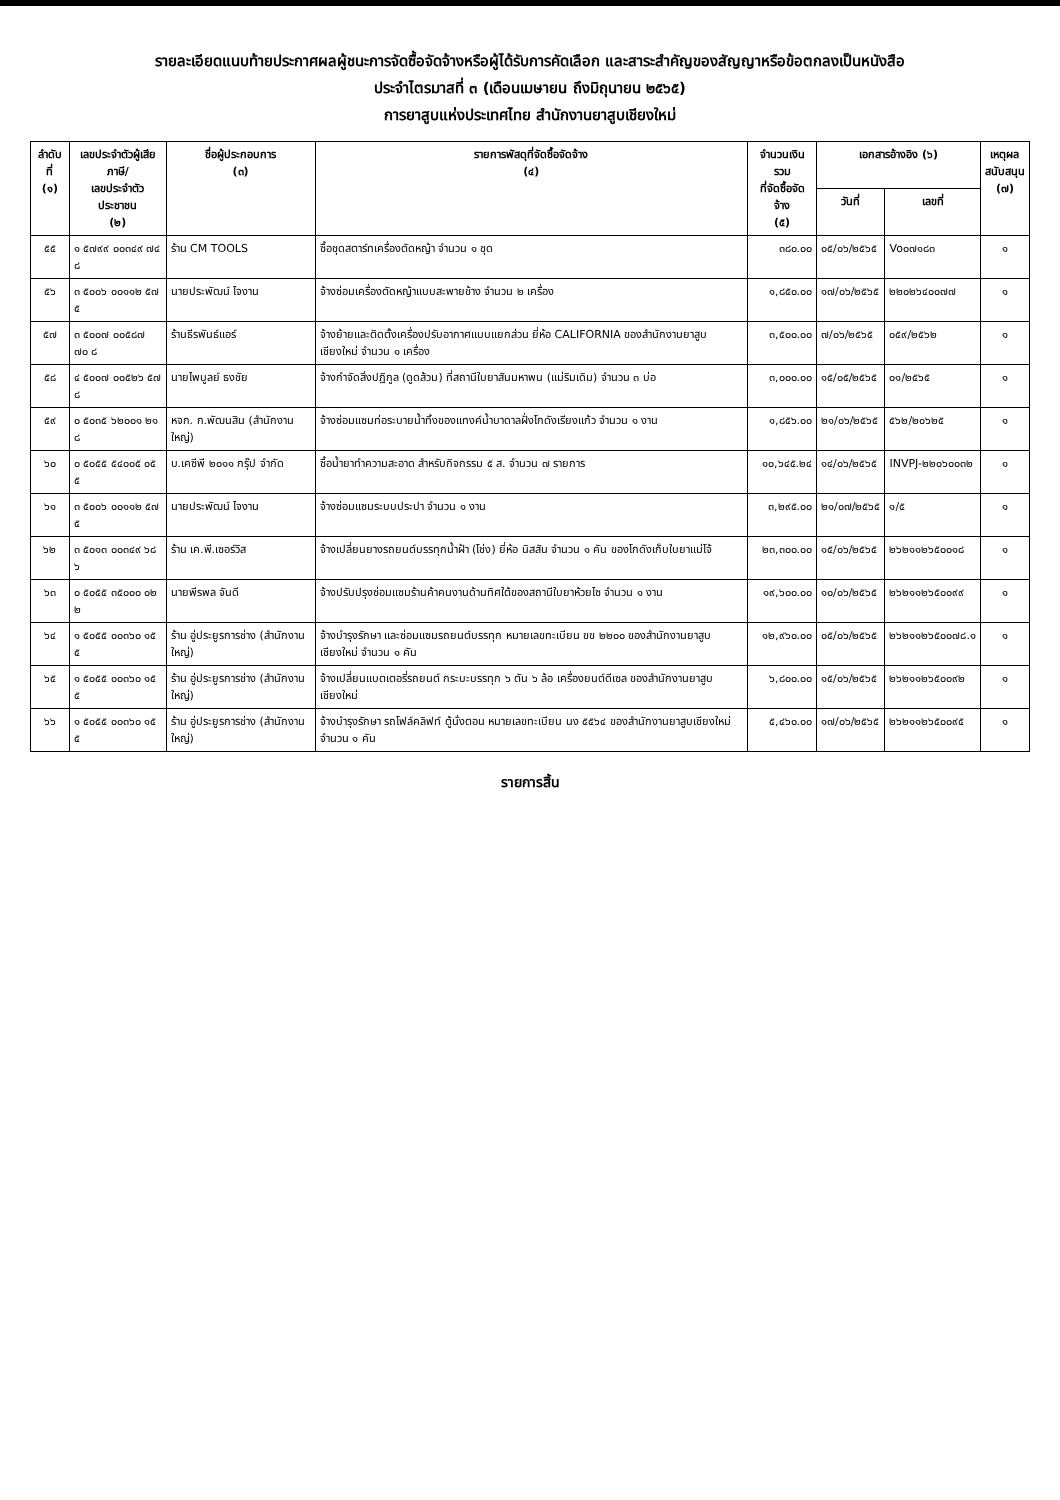รายละเอียดแนบท้ายประกาศผลผู้ชนะการจัดซื้อจัดจ้างหรือผู้ได้รับการคัดเลือก และสาระสำคัญของสัญญาหรือข้อตกลงเป็นหนังสือ
ประจำไตรมาสที่ ๓ (เดือนเมษายน ถึงมิถุนายน ๒๕๖๕)
การยาสูบแห่งประเทศไทย สำนักงานยาสูบเชียงใหม่
| ลำดับที่ (๑) | เลขประจำตัวผู้เสียภาษี/ เลขประจำตัวประชาชน (๒) | ชื่อผู้ประกอบการ (๓) | รายการพัสดุที่จัดซื้อจัดจ้าง (๔) | จำนวนเงินรวม ที่จัดซื้อจัดจ้าง (๕) | เอกสารอ้างอิง (๖) | | เหตุผล สนับสนุน (๗) |
| --- | --- | --- | --- | --- | --- | --- | --- |
| | | | | | วันที่ | เลขที่ | |
| ๕๕ | ๑ ๕๗๙๙ ๐๐๓๔๙ ๗๔ ๘ | ร้าน CM TOOLS | ซื้อชุดสตาร์ทเครื่องตัดหญ้า จำนวน ๑ ชุด | ๓๘๐.๐๐ | ๐๕/๐๖/๒๕๖๕ | Vo๐๗๑๘๓ | ๑ |
| ๕๖ | ๓ ๕๐๐๖ ๐๐๑๑๒ ๕๗ ๕ | นายประพัฒน์ ไจงาน | จ้างซ่อมเครื่องตัดหญ้าแบบสะพายข้าง จำนวน ๒ เครื่อง | ๑,๘๕๐.๐๐ | ๑๗/๐๖/๒๕๖๕ | ๒๒๐๒๖๔๐๐๗๗ | ๑ |
| ๕๗ | ๓ ๕๐๐๗ ๐๐๕๘๗ ๗๐ ๘ | ร้านธีรพันธ์แอร์ | จ้างย้ายและติดตั้งเครื่องปรับอากาศแบบแยกส่วน ยี่ห้อ CALIFORNIA ของสำนักงานยาสูบเชียงใหม่ จำนวน ๑ เครื่อง | ๓,๕๐๐.๐๐ | ๗/๐๖/๒๕๖๕ | ๐๕๙/๒๕๖๒ | ๑ |
| ๕๘ | ๔ ๕๐๐๗ ๐๐๕๒๖ ๕๗ ๘ | นายไพบูลย์ ธงชัย | จ้างกำจัดสิ่งปฏิกูล (ดูดส้วม) ที่สถานีใบยาสันมหาพน (แม่ริมเดิม) จำนวน ๓ บ่อ | ๓,๐๐๐.๐๐ | ๑๕/๐๕/๒๕๖๕ | ๐๑/๒๕๖๕ | ๑ |
| ๕๙ | ๐ ๕๐๓๕ ๖๒๐๐๑ ๒๑ ๘ | หจก. ก.พัฒนสิน (สำนักงานใหญ่) | จ้างซ่อมแซมท่อระบายน้ำทิ้งของแทงค์น้ำบาดาลฝั่งโกดังเรียงแก้ว จำนวน ๑ งาน | ๑,๘๕๖.๐๐ | ๒๑/๐๖/๒๕๖๕ | ๕๖๒/๒๐๖๒๕ | ๑ |
| ๖๐ | ๐ ๕๐๕๕ ๕๔๐๐๕ ๐๕ ๕ | บ.เคซีพี ๒๐๑๑ กรุ๊ป จำกัด | ซื้อน้ำยาทำความสะอาด สำหรับกิจกรรม ๕ ส. จำนวน ๗ รายการ | ๑๐,๖๔๕.๒๔ | ๑๔/๐๖/๒๕๖๕ | INVPJ-๒๒๐๖๐๐๓๒ | ๑ |
| ๖๑ | ๓ ๕๐๐๖ ๐๐๑๑๒ ๕๗ ๕ | นายประพัฒน์ ไจงาน | จ้างซ่อมแซมระบบประปา จำนวน ๑ งาน | ๓,๒๙๕.๐๐ | ๒๑/๐๗/๒๕๖๕ | ๑/๕ | ๑ |
| ๖๒ | ๓ ๕๐๑๓ ๐๐๓๔๙ ๖๘ ๖ | ร้าน เค.พี.เซอร์วิส | จ้างเปลี่ยนยางรถยนต์บรรทุกน้ำฝ้า (โช่ง) ยี่ห้อ นิสสัน จำนวน ๑ คัน ของโกดังเก็บใบยาแม่โจ้ | ๒๓,๓๐๐.๐๐ | ๑๕/๐๖/๒๕๖๕ | ๒๖๒๑๑๒๖๕๐๐๑๘ | ๑ |
| ๖๓ | ๐ ๕๐๕๕ ๓๕๐๐๐ ๐๒ ๒ | นายพีรพล จันดี | จ้างปรับปรุงซ่อมแซมร้านค้าคนงานด้านทิศใต้ของสถานีใบยาห้วยไซ จำนวน ๑ งาน | ๑๙,๖๐๐.๐๐ | ๑๐/๐๖/๒๕๖๕ | ๒๖๒๑๑๒๖๕๐๐๙๙ | ๑ |
| ๖๔ | ๑ ๕๐๕๕ ๐๐๓๖๐ ๑๕ ๕ | ร้าน อู่ประยูรการช่าง (สำนักงานใหญ่) | จ้างบำรุงรักษา และซ่อมแซมรถยนต์บรรทุก หมายเลขทะเบียน ขข ๒๒๐๐ ของสำนักงานยาสูบเชียงใหม่ จำนวน ๑ คัน | ๑๒,๙๖๐.๐๐ | ๐๕/๐๖/๒๕๖๕ | ๒๖๒๑๑๒๖๕๐๐๗๘.๑ | ๑ |
| ๖๕ | ๑ ๕๐๕๕ ๐๐๓๖๐ ๑๕ ๕ | ร้าน อู่ประยูรการช่าง (สำนักงานใหญ่) | จ้างเปลี่ยนแบตเตอรี่รถยนต์ กระบะบรรทุก ๖ ตัน ๖ ล้อ เครื่องยนต์ดีเซล ของสำนักงานยาสูบเชียงใหม่ | ๖,๘๐๐.๐๐ | ๑๕/๐๖/๒๕๖๕ | ๒๖๒๑๑๒๖๕๐๐๙๒ | ๑ |
| ๖๖ | ๑ ๕๐๕๕ ๐๐๓๖๐ ๑๕ ๕ | ร้าน อู่ประยูรการช่าง (สำนักงานใหญ่) | จ้างบำรุงรักษา รถโฟล์คลิฟท์ ตู้นั่งตอน หมายเลขทะเบียน นง ๕๕๖๔ ของสำนักงานยาสูบเชียงใหม่ จำนวน ๑ คัน | ๕,๔๖๐.๐๐ | ๑๗/๐๖/๒๕๖๕ | ๒๖๒๑๑๒๖๕๐๐๙๕ | ๑ |
รายการสิ้น